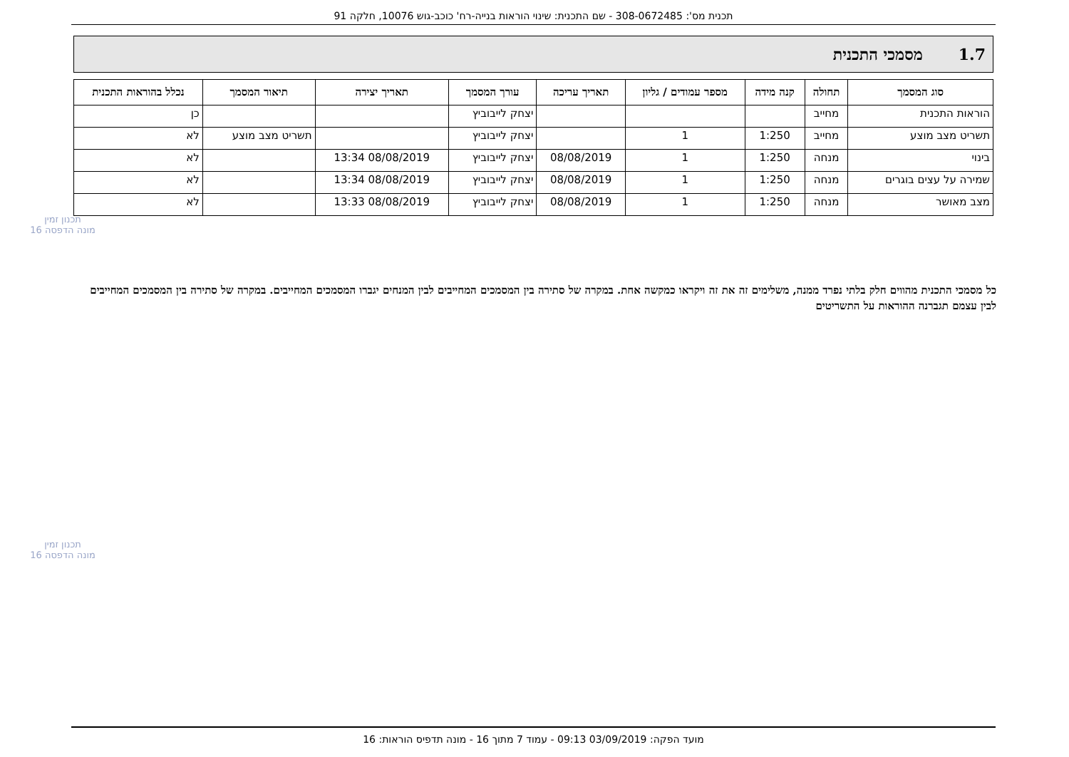תכנית מס': 308-0672485 - שם התכנית: שינוי הוראות בנייה-רח' כוכב-גוש 10076, חלקה 91
1.7 מסמכי התכנית
| סוג המסמך | תחולה | קנה מידה | מספר עמודים / גליון | תאריך עריכה | עורך המסמך | תאריך יצירה | תיאור המסמך | נכלל בהוראות התכנית |
| --- | --- | --- | --- | --- | --- | --- | --- | --- |
| הוראות התכנית | מחייב | | | | יצחק לייבוביץ | | | כן |
| תשריט מצב מוצע | מחייב | 1:250 | 1 | | יצחק לייבוביץ | | תשריט מצב מוצע | לא |
| בינוי | מנחה | 1:250 | 1 | 08/08/2019 | יצחק לייבוביץ | 08/08/2019 13:34 | | לא |
| שמירה על עצים בוגרים | מנחה | 1:250 | 1 | 08/08/2019 | יצחק לייבוביץ | 08/08/2019 13:34 | | לא |
| מצב מאושר | מנחה | 1:250 | 1 | 08/08/2019 | יצחק לייבוביץ | 08/08/2019 13:33 | | לא |
כל מסמכי התכנית מהווים חלק בלתי נפרד ממנה, משלימים זה את זה ויקראו כמקשה אחת. במקרה של סתירה בין המסמכים המחייבים לבין המנחים יגברו המסמכים המחייבים. במקרה של סתירה בין המסמכים המחייבים לבין עצמם תגברנה ההוראות על התשריטים
תכנון זמין
מונה הדפסה 16
תכנון זמין
מונה הדפסה 16
מועד הפקה: 03/09/2019 09:13 - עמוד 7 מתוך 16 - מונה תדפיס הוראות: 16